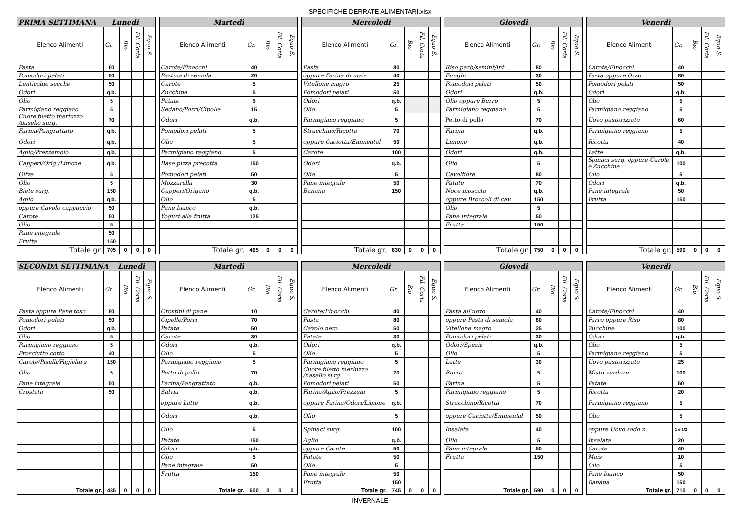SPECIFICHE DERRATE ALIMENTARI.xlsx
| PRIMA SETTIMANA Lunedì | | | | |
| --- | --- | --- | --- | --- |
| Elenco Alimenti | Gr. | Bio | Fil. Corta | Equo S. |
| Pasta | 60 | | | |
| Pomodori pelati | 50 | | | |
| Lenticchie secche | 50 | | | |
| Odori | q.b. | | | |
| Olio | 5 | | | |
| Parmigiano reggiano | 5 | | | |
| Cuore filetto merluzzo /nasello surg. | 70 | | | |
| Farina/Pangrattato | q.b. | | | |
| Odori | q.b. | | | |
| Aglio/Prezzemolo | q.b. | | | |
| Capperi/Orig./Limone | q.b. | | | |
| Olive | 5 | | | |
| Olio | 5 | | | |
| Biete surg. | 150 | | | |
| Aglio | q.b. | | | |
| oppure Cavolo cappuccio | 50 | | | |
| Carote | 50 | | | |
| Olio | 5 | | | |
| Pane integrale | 50 | | | |
| Frutta | 150 | | | |
| Totale gr. | 705 | 0 | 0 | 0 |
| Martedì | | | | |
| --- | --- | --- | --- | --- |
| Elenco Alimenti | Gr. | Bio | Fil. Corta | Equo S. |
| Carote/Finocchi | 40 | | | |
| Pastina di semola | 20 | | | |
| Carote | 5 | | | |
| Zucchine | 5 | | | |
| Patate | 5 | | | |
| Sedano/Porri/Cipolle | 15 | | | |
| Odori | q.b. | | | |
| Pomodori pelati | 5 | | | |
| Olio | 5 | | | |
| Parmigiano reggiano | 5 | | | |
| Base pizza precotta | 150 | | | |
| Pomodori pelati | 50 | | | |
| Mozzarella | 30 | | | |
| Capperi/Origano | q.b. | | | |
| Olio | 5 | | | |
| Pane bianco | q.b. | | | |
| Yogurt alla frutta | 125 | | | |
| Totale gr. | 465 | 0 | 0 | 0 |
| Mercoledì | | | | |
| --- | --- | --- | --- | --- |
| Elenco Alimenti | Gr. | Bio | Fil. Corta | Equo S. |
| Pasta | 80 | | | |
| oppure Farina di mais | 40 | | | |
| Vitellone magro | 25 | | | |
| Pomodori pelati | 50 | | | |
| Odori | q.b. | | | |
| Olio | 5 | | | |
| Parmigiano reggiano | 5 | | | |
| Stracchino/Ricotta | 70 | | | |
| oppure Caciotta/Emmental | 50 | | | |
| Carote | 100 | | | |
| Odori | q.b. | | | |
| Olio | 5 | | | |
| Pane integrale | 50 | | | |
| Banana | 150 | | | |
| Totale gr. | 630 | 0 | 0 | 0 |
| Giovedì | | | | |
| --- | --- | --- | --- | --- |
| Elenco Alimenti | Gr. | Bio | Fil. Corta | Equo S. |
| Riso parb/semint/int | 80 | | | |
| Funghi | 30 | | | |
| Pomodori pelati | 50 | | | |
| Odori | q.b. | | | |
| Olio oppure Burro | 5 | | | |
| Parmigiano reggiano | 5 | | | |
| Petto di pollo | 70 | | | |
| Farina | q.b. | | | |
| Limone | q.b. | | | |
| Odori | q.b. | | | |
| Olio | 5 | | | |
| Cavolfiore | 80 | | | |
| Patate | 70 | | | |
| Noce moscata | q.b. | | | |
| oppure Broccoli di cav. | 150 | | | |
| Olio | 5 | | | |
| Pane integrale | 50 | | | |
| Frutta | 150 | | | |
| Totale gr. | 750 | 0 | 0 | 0 |
| Venerdì | | | | |
| --- | --- | --- | --- | --- |
| Elenco Alimenti | Gr. | Bio | Fil. Corta | Equo S. |
| Carote/Finocchi | 40 | | | |
| Pasta oppure Orzo | 80 | | | |
| Pomodori pelati | 50 | | | |
| Odori | q.b. | | | |
| Olio | 5 | | | |
| Parmigiano reggiano | 5 | | | |
| Uovo pastorizzato | 60 | | | |
| Parmigiano reggiano | 5 | | | |
| Ricotta | 40 | | | |
| Latte | q.b. | | | |
| Spinaci surg. oppure Carote e Zucchine | 100 | | | |
| Olio | 5 | | | |
| Odori | q.b. | | | |
| Pane integrale | 50 | | | |
| Frutta | 150 | | | |
| Totale gr. | 590 | 0 | 0 | 0 |
| SECONDA SETTIMANA Lunedì | | | | |
| --- | --- | --- | --- | --- |
| Elenco Alimenti | Gr. | Bio | Fil. Corta | Equo S. |
| Pasta oppure Pane tosc | 80 | | | |
| Pomodori pelati | 50 | | | |
| Odori | q.b. | | | |
| Olio | 5 | | | |
| Parmigiano reggiano | 5 | | | |
| Prosciutto cotto | 40 | | | |
| Carote/Piselli/Fagiolin s | 150 | | | |
| Olio | 5 | | | |
| Pane integrale | 50 | | | |
| Crostata | 50 | | | |
| Totale gr. | 435 | 0 | 0 | 0 |
| Martedì | | | | |
| --- | --- | --- | --- | --- |
| Elenco Alimenti | Gr. | Bio | Fil. Corta | Equo S. |
| Crostini di pane | 10 | | | |
| Cipolle/Porri | 70 | | | |
| Patate | 50 | | | |
| Carote | 30 | | | |
| Odori | q.b. | | | |
| Olio | 5 | | | |
| Parmigiano reggiano | 5 | | | |
| Petto di pollo | 70 | | | |
| Farina/Pangrattato | q.b. | | | |
| Salvia | q.b. | | | |
| oppure Latte | q.b. | | | |
| Odori | q.b. | | | |
| Olio | 5 | | | |
| Patate | 150 | | | |
| Odori | q.b. | | | |
| Olio | 5 | | | |
| Pane integrale | 50 | | | |
| Frutta | 150 | | | |
| Totale gr. | 600 | 0 | 0 | 0 |
| Mercoledì | | | | |
| --- | --- | --- | --- | --- |
| Elenco Alimenti | Gr. | Bio | Fil. Corta | Equo S. |
| Carote/Finocchi | 40 | | | |
| Pasta | 80 | | | |
| Cavolo nero | 50 | | | |
| Patate | 30 | | | |
| Odori | q.b. | | | |
| Olio | 5 | | | |
| Parmigiano reggiano | 5 | | | |
| Cuore filetto merluzzo /nasello surg. | 70 | | | |
| Pomodori pelati | 50 | | | |
| Farina/Aglio/Prezzem | 5 | | | |
| oppure Farina/Odori/Limone | q.b. | | | |
| Olio | 5 | | | |
| Spinaci surg. | 100 | | | |
| Aglio | q.b. | | | |
| oppure Carote | 50 | | | |
| Patate | 50 | | | |
| Olio | 5 | | | |
| Pane integrale | 50 | | | |
| Frutta | 150 | | | |
| Totale gr. | 745 | 0 | 0 | 0 |
| Giovedì | | | | |
| --- | --- | --- | --- | --- |
| Elenco Alimenti | Gr. | Bio | Fil. Corta | Equo S. |
| Pasta all’uovo | 40 | | | |
| oppure Pasta di semola | 80 | | | |
| Vitellone magro | 25 | | | |
| Pomodori pelati | 30 | | | |
| Odori/Spezie | q.b. | | | |
| Olio | 5 | | | |
| Latte | 30 | | | |
| Burro | 5 | | | |
| Farina | 5 | | | |
| Parmigiano reggiano | 5 | | | |
| Stracchino/Ricotta | 70 | | | |
| oppure Caciotta/Emmental | 50 | | | |
| Insalata | 40 | | | |
| Olio | 5 | | | |
| Pane integrale | 50 | | | |
| Frutta | 150 | | | |
| Totale gr. | 590 | 0 | 0 | 0 |
| Venerdì | | | | |
| --- | --- | --- | --- | --- |
| Elenco Alimenti | Gr. | Bio | Fil. Corta | Equo S. |
| Carote/Finocchi | 40 | | | |
| Farro oppure Riso | 80 | | | |
| Zucchine | 100 | | | |
| Odori | q.b. | | | |
| Olio | 5 | | | |
| Parmigiano reggiano | 5 | | | |
| Uovo pastorizzato | 25 | | | |
| Misto verdure | 100 | | | |
| Patate | 50 | | | |
| Ricotta | 20 | | | |
| Parmigiano reggiano | 5 | | | |
| Olio | 5 | | | |
| oppure Uovo sodo n. | 1 e 1/2 | | | |
| Insalata | 20 | | | |
| Carote | 40 | | | |
| Mais | 10 | | | |
| Olio | 5 | | | |
| Pane bianco | 50 | | | |
| Banana | 150 | | | |
| Totale gr. | 710 | 0 | 0 | 0 |
INVERNALE